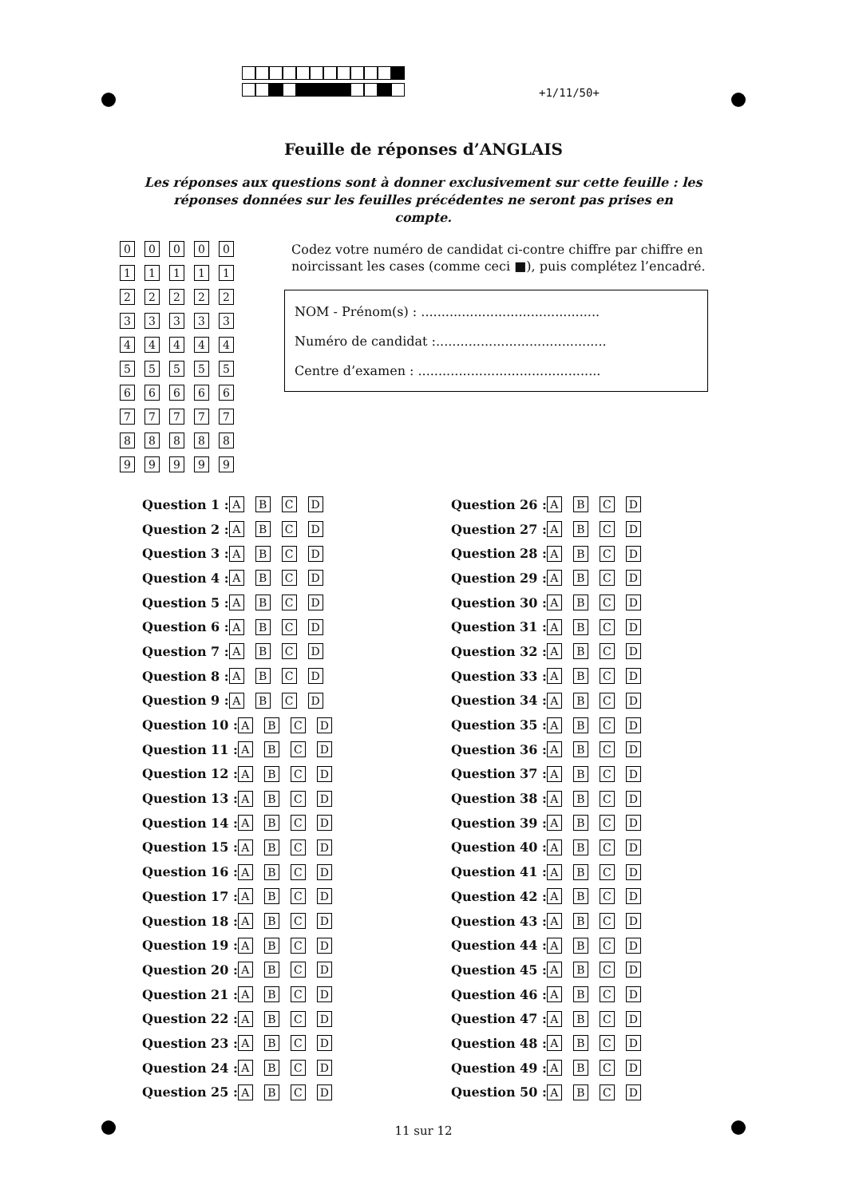+1/11/50+
Feuille de réponses d’ANGLAIS
Les réponses aux questions sont à donner exclusivement sur cette feuille : les réponses données sur les feuilles précédentes ne seront pas prises en compte.
00000
11111
22222
33333
44444
55555
66666
77777
88888
99999
Codez votre numéro de candidat ci-contre chiffre par chiffre en noircissant les cases (comme ceci ■), puis complétez l’encadré.
NOM - Prénom(s) : ............................................
Numéro de candidat :..........................................
Centre d’examen : .............................................
Question 1 : ABCD
Question 2 : ABCD
Question 3 : ABCD
Question 4 : ABCD
Question 5 : ABCD
Question 6 : ABCD
Question 7 : ABCD
Question 8 : ABCD
Question 9 : ABCD
Question 10 : ABCD
Question 11 : ABCD
Question 12 : ABCD
Question 13 : ABCD
Question 14 : ABCD
Question 15 : ABCD
Question 16 : ABCD
Question 17 : ABCD
Question 18 : ABCD
Question 19 : ABCD
Question 20 : ABCD
Question 21 : ABCD
Question 22 : ABCD
Question 23 : ABCD
Question 24 : ABCD
Question 25 : ABCD
Question 26 : ABCD
Question 27 : ABCD
Question 28 : ABCD
Question 29 : ABCD
Question 30 : ABCD
Question 31 : ABCD
Question 32 : ABCD
Question 33 : ABCD
Question 34 : ABCD
Question 35 : ABCD
Question 36 : ABCD
Question 37 : ABCD
Question 38 : ABCD
Question 39 : ABCD
Question 40 : ABCD
Question 41 : ABCD
Question 42 : ABCD
Question 43 : ABCD
Question 44 : ABCD
Question 45 : ABCD
Question 46 : ABCD
Question 47 : ABCD
Question 48 : ABCD
Question 49 : ABCD
Question 50 : ABCD
11 sur 12